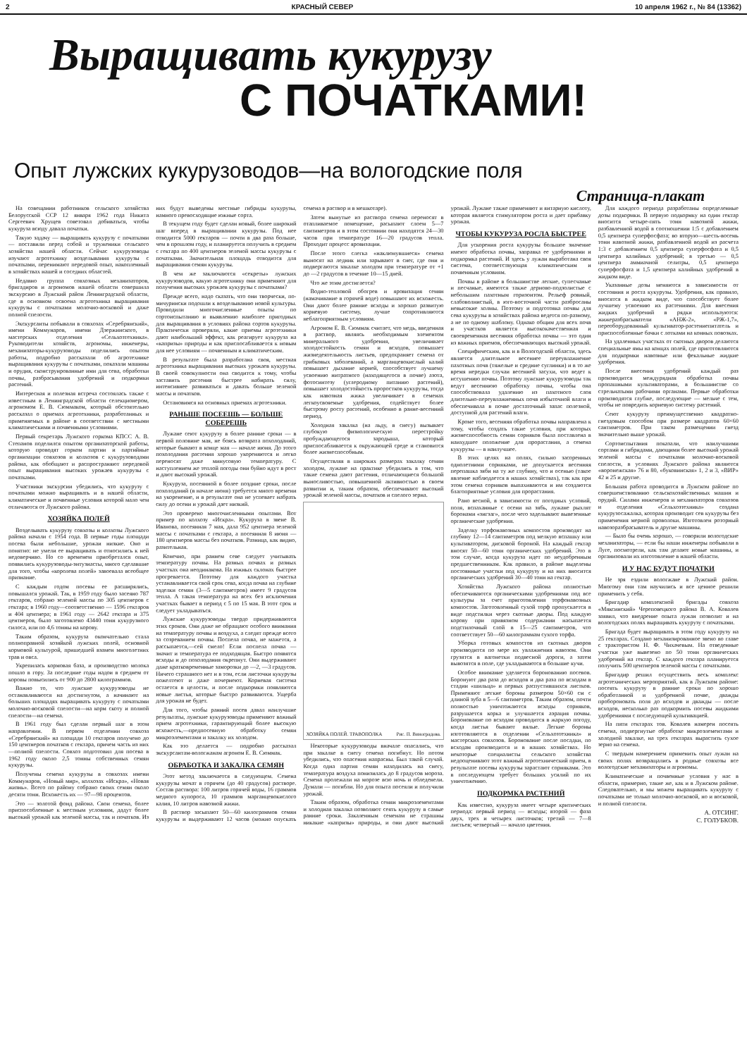2 КРАСНЫЙ СЕВЕР 10 апреля 1962 г., № 84 (13362)
Выращивать кукурузу
С ПОЧАТКАМИ!
Опыт лужских кукурузоводов—на вологодские поля
Страница-плакат
На совещании работников сельского хозяйства Белорусской ССР 12 января 1962 года Никита Сергеевич Хрущев советовал добиваться, чтобы кукуруза всюду давала початки.
Такую задачу — выращивать кукурузу с початками — поставили перед собой и труженики сельского хозяйства нашей области. Сейчас кукурузоводы изучают агротехнику возделывания кукурузы с початками, перенимают передовой опыт, накопленный в хозяйствах нашей и соседних областей.
Недавно группа совхозных механизаторов, бригадиров и агрономов нашей области совершила экскурсию в Лужский район Ленинградской области, где в основном освоена агротехника выращивания кукурузы с початками молочно-восковой и даже полной спелости.
Экскурсанты побывали в совхозах «Серебрянский», имени Коммунаров, имени Дзержинского, в мастерских отделения «Сельхозтехника». Руководители хозяйств, агрономы, инженеры, механизаторы-кукурузоводы поделились опытом работы, подробно рассказали об агротехнике выращивания кукурузы с початками, показали машины и орудия, сконструированные ими для сева, обработки почвы, разбрасывания удобрений и подкормки растений.
Интересная и полезная встреча состоялась также с известным в Ленинградской области селекционером, агрономом Е. В. Сюммаком, который обстоятельно рассказал о приемах агротехники, разработанных и применяемых в районе в соответствии с местными климатическими и почвенными условиями.
Первый секретарь Лужского горкома КПСС А. В. Степанов поделился опытом организаторской работы, которую проводят горком партии и партийные организации совхозов и колхозов с кукурузоводами района, как обобщают и распространяют передовой опыт выращивания высоких урожаев кукурузы с початками.
Участники экскурсии убедились, что кукурузу с початками можно выращивать и в нашей области, климатические и почвенные условия которой мало чем отличаются от Лужского района.
ХОЗЯЙКА ПОЛЕЙ
Возделывать кукурузу совхозы и колхозы Лужского района начали с 1954 года. В первые годы площади посева были небольшие, урожаи низкие. Оно и понятно: не умели ее выращивать и относились к ней недоверчиво. Но со временем приобретался опыт, появились кукурузоводы-энтузиасты, много сделавшие для того, чтобы «королева полей» завоевала всеобщее признание.
С каждым годом посевы ее расширялись, повышался урожай. Так, в 1959 году было засеяно 787 гектаров, собрано зеленой массы по 305 центнеров с гектара; в 1960 году—соответственно — 1596 гектаров и 404 центнера; в 1961 году — 2642 гектара и 375 центнеров, было заготовлено 43440 тонн кукурузного силоса, или по 4,6 тонны на корову.
Таким образом, кукуруза окончательно стала полноправной хозяйкой лужских полей, основной кормовой культурой, пришедшей взамен многолетних трав и овса.
Укрепилась кормовая база, и производство молока пошло в гору. За последние годы надои в среднем от коровы повысились от 900 до 2800 килограммов.
Важно то, что лужские кукурузоводы не останавливаются на достигнутом, а начинают на больших площадях выращивать кукурузу с початками молочно-восковой спелости—на корм скоту и полной спелости—на семена.
В 1961 году был сделан первый шаг в этом направлении. В первом отделении совхоза «Серебрянский» на площади 10 гектаров получено до 150 центнеров початков с гектара, причем часть из них—полной спелости. Совхоз подготовил для посева в 1962 году около 2,5 тонны собственных семян кукурузы.
Получены семена кукурузы в совхозах имени Коммунаров, «Новый мир», колхозах «Искра», «Новая жизнь». Всего по району собрано своих семян около десяти тонн. Всхожесть их — 97—98 процентов.
Это — золотой фонд района. Свои семена, более приспособленные к местным условиям, дадут более высокий урожай как зеленой массы, так и початков. Из них будут выведены местные гибриды кукурузы, намного превосходящие южные сорта.
В текущем году будет сделан новый, более широкий шаг вперед в выращивании кукурузы. Под нее отводится 5000 гектаров — почти в два раза больше, чем в прошлом году, и планируется получить в среднем с гектара по 400 центнеров зеленой массы кукурузы с початками. Значительная площадь отводится для выращивания семян кукурузы.
В чем же заключаются «секреты» лужских кукурузоводов, какую агротехнику они применяют для получения высоких урожаев кукурузы с початками?
Прежде всего, надо сказать, что они творчески, по-мичурински подошли к возделыванию новой культуры. Проводили многочисленные опыты по сортоиспытанию и выявлению наиболее пригодных для выращивания в условиях района сортов кукурузы. Практически проверяли, какие приемы агротехники дают наибольший эффект, как реагирует кукуруза на «капризы» природы и как приспосабливается к новым для нее условиям — почвенным и климатическим.
В результате была разработана своя, местная агротехника выращивания высоких урожаев кукурузы. В своей совокупности она сводится к тому, чтобы заставить растения быстрее набирать силу, интенсивнее развиваться и давать больше зеленой массы и початков.
Остановимся на основных приемах агротехники.
РАНЬШЕ ПОСЕЕШЬ — БОЛЬШЕ СОБЕРЕШЬ
Лужане сеют кукурузу в более ранние сроки — в первой половине мая, не боясь возврата похолоданий, которые бывают в конце мая — начале июня. До этого похолодания растения хорошо укореняются и легко переносят даже минусовую температуру. С наступлением же теплой погоды они буйно идут в рост и дают высокий урожай.
Кукуруза, посеянной в более поздние сроки, после похолоданий (в начале июня) требуется много времени на укоренение, и в результате она не успевает набрать силу до осени и урожай дает низкий.
Это проверено многочисленными опытами. Вот пример по колхозу «Искра». Кукуруза в звене В. Иванова, посеянная 7 мая, дала 952 центнера зеленой массы с початками с гектара, а посеянная 8 июня — 180 центнеров массы без початков. Разница, как видно, разительная.
Конечно, при раннем севе следует учитывать температуру почвы. На разных почвах и разных участках она неодинакова. На южных склонах быстрее прогревается. Поэтому для каждого участка устанавливается свой срок сева, когда почва на глубине заделки семян (3—5 сантиметров) имеет 9 градусов тепла. А такая температура на всех без исключения участках бывает в период с 5 по 15 мая. В этот срок и следует укладываться.
Лужские кукурузоводы твердо придерживаются этих сроков. Они даже не обращают особого внимания на температуру почвы и воздуха, а следят прежде всего за созреванием почвы. Поспела почва, не мажется, а рассыпается,—сей смело! Если поспела почва — значит и температура ее подходящая. Быстро появятся всходы и до похолодания окрепнут. Они выдерживают даже кратковременные заморозки до —2, —3 градусов. Ничего страшного нет и в том, если листочки кукурузы пожелтеют и даже почернеют. Корневая система остается в целости, и после подкормки появляются новые листья, которые быстро развиваются. Ущерба для урожая не будет.
Для того, чтобы ранний посев давал наилучшие результаты, лужские кукурузоводы применяют важный прием агротехники, гарантирующий более высокую всхожесть,—предпосевную обработку семян микроэлементами и закалку их холодом.
Как это делается — подробно рассказал экскурсантам-вологжанам агроном Е. В. Сюммак.
ОБРАБОТКА И ЗАКАЛКА СЕМЯН
Этот метод заключается в следующем. Семена кукурузы мочат в горячем (до 40 градусов) растворе. Состав раствора: 100 литров горячей воды, 16 граммов медного купороса, 10 граммов марганцевокислого калия, 10 литров навозной жижи.
В раствор засыпают 50—60 килограммов семян кукурузы и выдерживают 12 часов (можно опускать семена в раствор и в мешкотаре).
Затем вынутые из раствора семена переносят в отапливаемое помещение, расыпают слоем 5—7 сантиметров и в этом состоянии они находятся 24—30 часов при температуре 16—20 градусов тепла. Проходит процесс яровизации.
После этого слегка «наклюнувшиеся» семена выносят на ледник или зарывают в снег, где они и подвергаются закалке холодом при температуре от +1 до —2 градусов в течение 10—15 дней.
Что же этим достигается?
Водно-тепловой обогрев и яровизация семян (намачивание в горячей воде) повышают их всхожесть. Они дают более ранние всходы и хорошо развитую корневую систему, лучше сопротивляются неблагоприятным условиям.
Агроном Е. В. Сюммак считает, что медь, введенная в раствор, являясь необходимым элементом минерального удобрения, увеличивает холодостойкость семян и всходов, повышает жизнедеятельность листьев, предохраняет семена от грибковых заболеваний, а марганцевокислый калий повышает дыхание корней, способствует лучшему усвоению нитратного (находящегося в почве) азота, фотосинтезу (углеродному питанию растений), повышает холодостойкость проростков кукурузы, тогда как навозная жижа увеличивает в семенах легкоусвояемые удобрения, содействует более быстрому росту растений, особенно в ранне-весенний период.
Холодная закалка (на льду, в снегу) вызывает глубокую физиологическую перестройку пробуждающегося зародыша, который приспосабливается к окружающей среде и становится более жизнеспособным.
Осуществляя в широких размерах закалку семян холодом, лужане на практике убедились в том, что такие семена дают растения, отличающиеся большой выносливостью, повышенной активностью в своем развитии и, таким образом, обеспечивают высокий урожай зеленой массы, початков и спелого зерна.
ХОЗЯЙКА ПОЛЕЙ. ТРАВОПОЛКА Рис. П. Виноградова.
Некоторые кукурузоводы вначале опасались, что при закалке в снегу семена погибнут. Но потом убедились, что опасения напрасны. Был такой случай. Когда одна партия семян находилась на снегу, температура воздуха понизилась до 8 градусов мороза. Семена пролежали на морозе всю ночь и обледенели. Думали — погибли. Но для опыта посеяли и получили урожай.
Таким образом, обработка семян микроэлементами и холодная закалка позволяют сеять кукурузу в самые ранние сроки. Закаленным семенам не страшны никакие «капризы» природы, и они дают высокий урожай. Лужане также применяют и янтарную кислоту, которая является стимулятором роста и дает прибавку урожая.
ЧТОБЫ КУКУРУЗА РОСЛА БЫСТРЕЕ
Для ускорения роста кукурузы большое значение имеют обработка почвы, заправка ее удобрениями и подкормка растений. И здесь у лужан выработана своя система, соответствующая климатическим и почвенным условиям.
Почвы в районе в большинстве легкие, супесчаные и песчаные, имеются также дерново-подзолистые с небольшим пахотным горизонтом. Рельеф ровный, слабоволнистый, в юго-восточной части разбросаны невысокие холмы. Поэтому и подготовка почвы для сева кукурузы в хозяйствах района ведется по-разному, а не по одному шаблону. Однако общим для всех почв и участков является высококачественная и своевременная весенняя обработка почвы — это один из важных приемов, обеспечивающих высокий урожай.
Специфическим, как и в Вологодской области, здесь является длительное весеннее переувлажнение пахотных почв (тяжелые и средние суглинки) и в то же время нередки случаи весенней засухи, что ведет к иссушению почвы. Поэтому лужские кукурузоводы так ведут весеннюю обработку почвы, чтобы она способствовала удалению из пахотного слоя длительно-переувлажненных почв избыточной влаги и обеспечивала в почве достаточный запас полезной, доступной для растений влаги.
Кроме того, весенняя обработка почвы направлена к тому, чтобы создать такие условия, при которых жизнеспособность семян сорняков была поставлена в наихудшее положение для прорастания, а семена кукурузы — в наилучшее.
В этих целях на полях, сильно засоренных однолетними сорняками, не допускается весенняя перепашка зяби на ту же глубину, что и осенью (такое явление наблюдается в наших хозяйствах), так как при этом семена сорняков выпахиваются и им создаются благоприятные условия для прорастания.
Рано весной, в зависимости от погодных условий, поля, вспаханные с осени на зябь, лужане рыхлят боронами «зигзаг», после чего заделывают вывезенные органические удобрения.
Заделку торфонавозных компостов производят на глубину 12—14 сантиметров под мелкую вспашку или культиватором, дисковой бороной. На каждый гектар вносят 50—60 тонн органических удобрений. Это в том случае, когда кукуруза идет по неудобренным предшественникам. Как правило, в районе выделены постоянные участки под кукурузу и на них вносится органических удобрений 30—40 тонн на гектар.
Хозяйства Лужского района полностью обеспечиваются органическими удобрениями под все культуры за счет приготовления торфонавозных компостов. Заготовленный сухой торф пропускается в виде подстилки через скотные дворы. Под каждую корову при привязном содержании насыпается подстилочный слой в 15—25 сантиметров, что соответствует 50—60 килограммам сухого торфа.
Уборка готовых компостов из скотных дворов производится по мере их увлажнения навозом. Они грузятся в вагонетки подвесной дороги, а затем вывозятся в поле, где укладываются в большие кучи.
Особое внимание уделяется боронованию посевов. Боронуют два раза до всходов и два раза по всходам в стадии «шильца» и первых распустившихся листков. Применяют легкие бороны размером 50×60 см с длиной зуба в 5—6 сантиметров. Таким образом, почти полностью уничтожаются всходы сорняков, разрушается корка и улучшается аэрация почвы. Боронование по всходам проводится в жаркую погоду, когда листья бывают вялые. Легкие бороны изготовляются в отделении «Сельхозтехника» и мастерских совхозов. Боронование после посадки, по всходам производится и в наших хозяйствах. Но некоторые специалисты сельского хозяйства недооценивают этот важный агротехнический прием, в результате посевы кукурузы зарастают сорняками. Это в последующем требует больших усилий по их уничтожению.
ПОДКОРМКА РАСТЕНИЙ
Как известно, кукуруза имеет четыре критических периода: первый период — всходы; второй — фаза двух, трех и четырех листочков; третий — 7—8 листьев; четвертый — начало цветения.
Для каждого периода разработаны определенные дозы подкормки. В первую подкормку на один гектар вносится четыре-пять тонн навозной жижи, разбавленной водой в соотношении 1:5 с добавлением 0,5 центнера суперфосфата; во вторую—шесть-восемь тонн навозной жижи, разбавленной водой из расчета 1:3 с добавлением 0,5 центнера суперфосфата и 0,5 центнера калийных удобрений; в третью — 0,5 центнера аммиачной селитры, 0,5 центнера суперфосфата и 1,5 центнера калийных удобрений в жидком виде.
Указанные дозы меняются в зависимости от состояния и роста кукурузы. Удобрения, как правило, вносятся в жидком виде, что способствует более лучшему усвоению их растениями. Для внесения жидких удобрений в рядки используются: жижеразбрасыватели «АНЖ-2», «РЖ-1,7», переоборудованный культиватор-растениепитатель и приспособленные бачки с лотками на конных повозках.
На удаленных участках от скотных дворов делаются специальные ямы на концах полей, где приготовляются для подкормки навозные или фекальные жидкие удобрения.
После внесения удобрений каждый раз производится междурядная обработка почвы пропашными культиваторами, в большинстве со стрельчатыми рабочими органами. Первые обработки производятся глубже, последующие — мельче с тем, чтобы не повредить корневую систему растений.
Сеют кукурузу преимущественно квадратно-гнездовым способом при размере квадратов 60×60 сантиметров. При таком размещении гнезд значительно выше урожай.
Сортоиспытания показали, что наилучшими сортами и гибридами, дающими более высокий урожай зеленой массы с початками молочно-восковой спелости, в условиях Лужского района являются «воронежская» 76 и 80, «буковинская» 1, 2 и 3, «ВИР» 42 и 25 и другие.
Большая работа проводится в Лужском районе по совершенствованию сельскохозяйственных машин и орудий. Силами инженеров и механизаторов совхозов и отделения «Сельхозтехника» создана кукурузосажалка, которая производит сев кукурузы без применения мерной проволоки. Изготовлен роторный навозоразбрасыватель и другие машины.
— Было бы очень хорошо, — говорили вологодские механизаторы, — если бы наши инженеры побывали в Луге, посмотрели, как там делают новые машины, и организовали их изготовление в нашей области.
И У НАС БУДУТ ПОЧАТКИ
Не зря ездили вологжане в Лужский район. Многому они там научились и все ценное решили применить у себя.
Бригадир комплексной бригады совхоза «Мяксинский» Череповецкого района В. А. Ковалев заявил, что внедрение опыта лужан позволит и на вологодских полях выращивать кукурузу с початками.
Бригада будет выращивать в этом году кукурузу на 25 гектарах. Создано механизированное звено во главе с трактористом Н. Ф. Чихачевым. На отведенные участки уже вывезено по 50 тонн органических удобрений на гектар. С каждого гектара планируется получить 500 центнеров зеленой массы с початками.
Бригадир решил осуществить весь комплекс агротехнических мероприятий, как в Лужском районе: посеять кукурузу в ранние сроки по хорошо обработанной и удобренной почве, дважды пробороновать поля до всходов и дважды — после всходов, несколько раз подкормить посевы жидкими удобрениями с последующей культивацией.
На пяти гектарах тов. Ковалев намерен посеять семена, подвергнутые обработке микроэлементами и холодной закалке, на трех гектарах вырастить сухое зерно на семена.
С твердым намерением применить опыт лужан на своих полях возвращались в родные совхозы все вологодские механизаторы и агрономы.
Климатические и почвенные условия у нас в области, примерно, такие же, как и в Лужском районе. Следовательно, и мы можем выращивать кукурузу с початками не только молочно-восковой, но и восковой, и полной спелости.
А. ОТСИНГ.
С. ГОЛУБКОВ.